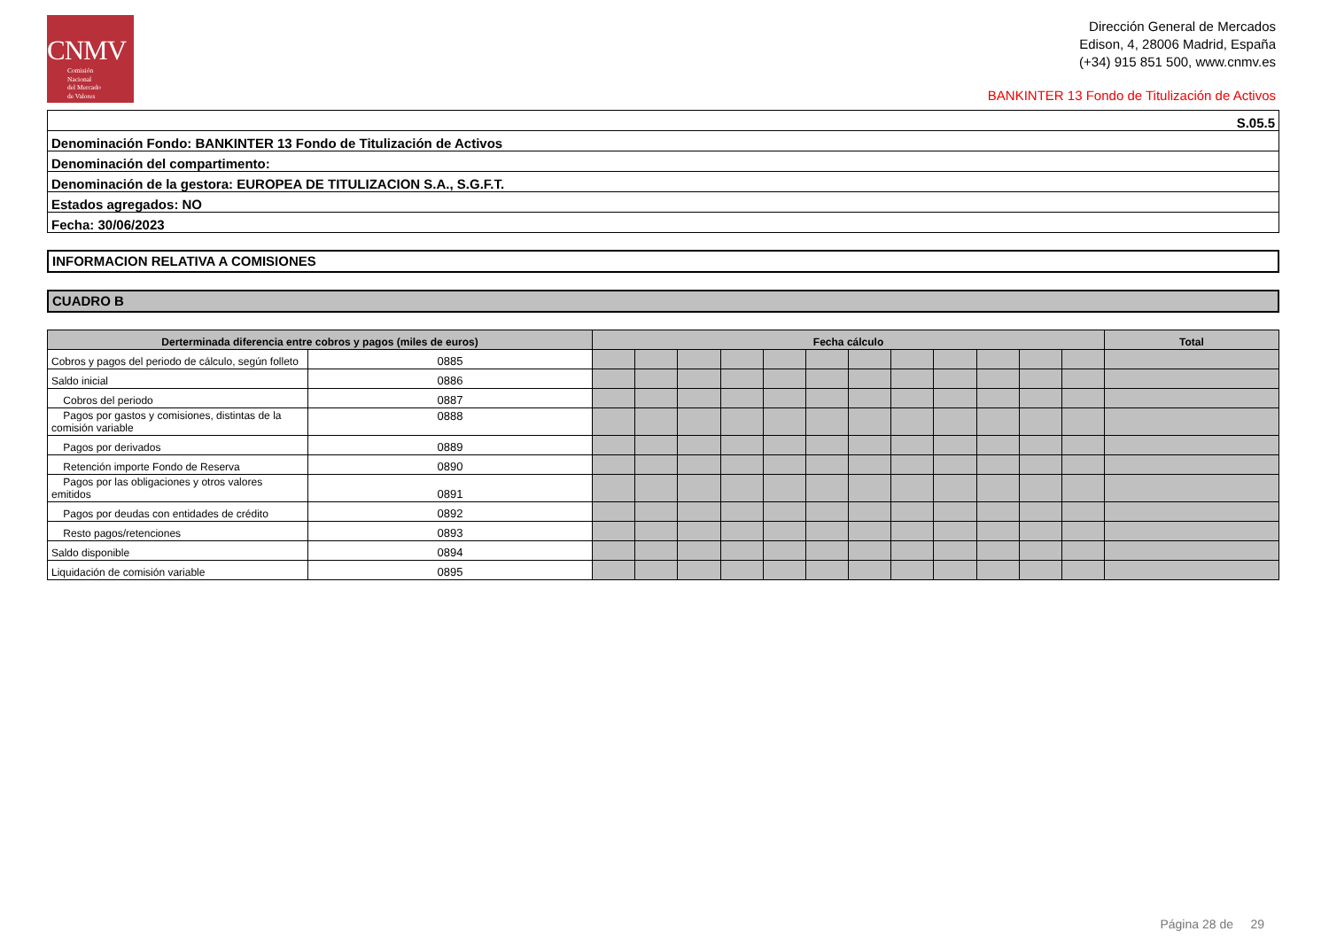CNMV
Comisión
Nacional
del Mercado
de Valores
Dirección General de Mercados
Edison, 4, 28006 Madrid, España
(+34) 915 851 500, www.cnmv.es
BANKINTER 13 Fondo de Titulización de Activos
| S.05.5 |
| Denominación Fondo: BANKINTER 13 Fondo de Titulización de Activos |
| Denominación del compartimento: |
| Denominación de la gestora: EUROPEA DE TITULIZACION S.A., S.G.F.T. |
| Estados agregados: NO |
| Fecha: 30/06/2023 |
INFORMACION RELATIVA A COMISIONES
CUADRO B
| Derterminada diferencia entre cobros y pagos (miles de euros) | | Fecha cálculo | | | | | | | | | | | | Total |
| --- | --- | --- | --- | --- | --- | --- | --- | --- | --- | --- | --- | --- | --- | --- |
| Cobros y pagos del periodo de cálculo, según folleto | 0885 | | | | | | | | | | | | | |
| Saldo inicial | 0886 | | | | | | | | | | | | | |
| Cobros del periodo | 0887 | | | | | | | | | | | | | |
| Pagos por gastos y comisiones, distintas de la comisión variable | 0888 | | | | | | | | | | | | | |
| Pagos por derivados | 0889 | | | | | | | | | | | | | |
| Retención importe Fondo de Reserva | 0890 | | | | | | | | | | | | | |
| Pagos por las obligaciones y otros valores emitidos | 0891 | | | | | | | | | | | | | |
| Pagos por deudas con entidades de crédito | 0892 | | | | | | | | | | | | | |
| Resto pagos/retenciones | 0893 | | | | | | | | | | | | | |
| Saldo disponible | 0894 | | | | | | | | | | | | | |
| Liquidación de comisión variable | 0895 | | | | | | | | | | | | | |
Página 28 de 29